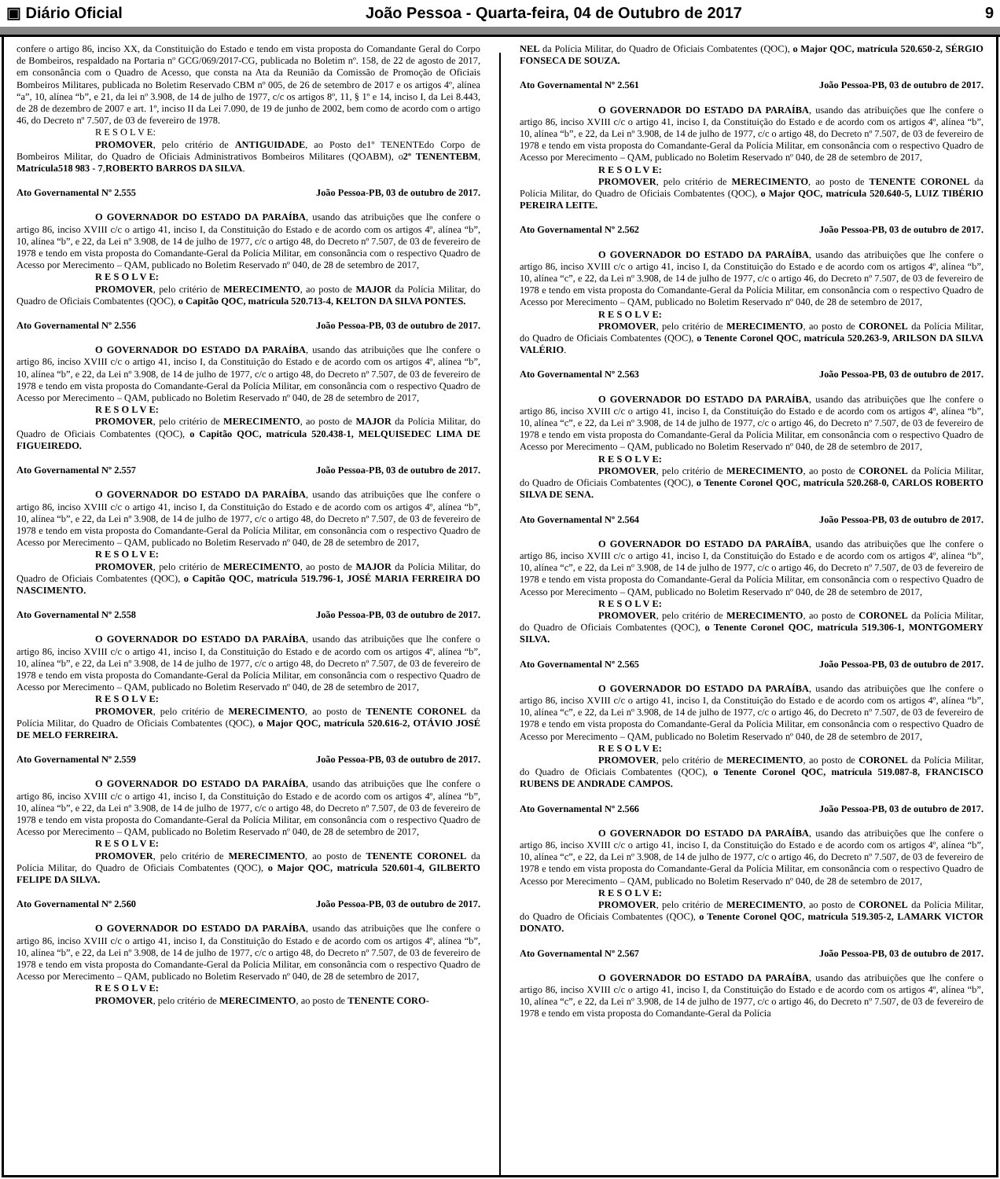▣ Diário Oficial João Pessoa - Quarta-feira, 04 de Outubro de 2017 9
confere o artigo 86, inciso XX, da Constituição do Estado e tendo em vista proposta do Comandante Geral do Corpo de Bombeiros, respaldado na Portaria nº GCG/069/2017-CG, publicada no Boletim nº. 158, de 22 de agosto de 2017, em consonância com o Quadro de Acesso, que consta na Ata da Reunião da Comissão de Promoção de Oficiais Bombeiros Militares, publicada no Boletim Reservado CBM nº 005, de 26 de setembro de 2017 e os artigos 4º, alínea “a”, 10, alínea “b”, e 21, da lei nº 3.908, de 14 de julho de 1977, c/c os artigos 8º, 11, § 1º e 14, inciso I, da Lei 8.443, de 28 de dezembro de 2007 e art. 1º, inciso II da Lei 7.090, de 19 de junho de 2002, bem como de acordo com o artigo 46, do Decreto nº 7.507, de 03 de fevereiro de 1978.
R E S O L V E:
PROMOVER, pelo critério de ANTIGUIDADE, ao Posto de1º TENENTEdo Corpo de Bombeiros Militar, do Quadro de Oficiais Administrativos Bombeiros Militares (QOABM), o2º TENENTEBM, Matrícula518 983 - 7,ROBERTO BARROS DA SILVA.
Ato Governamental Nº 2.555 João Pessoa-PB, 03 de outubro de 2017.
O GOVERNADOR DO ESTADO DA PARAÍBA, usando das atribuições que lhe confere o artigo 86, inciso XVIII c/c o artigo 41, inciso I, da Constituição do Estado e de acordo com os artigos 4º, alínea “b”, 10, alínea “b”, e 22, da Lei nº 3.908, de 14 de julho de 1977, c/c o artigo 48, do Decreto nº 7.507, de 03 de fevereiro de 1978 e tendo em vista proposta do Comandante-Geral da Polícia Militar, em consonância com o respectivo Quadro de Acesso por Merecimento – QAM, publicado no Boletim Reservado nº 040, de 28 de setembro de 2017,
R E S O L V E:
PROMOVER, pelo critério de MERECIMENTO, ao posto de MAJOR da Polícia Militar, do Quadro de Oficiais Combatentes (QOC), o Capitão QOC, matrícula 520.713-4, KELTON DA SILVA PONTES.
Ato Governamental Nº 2.556 João Pessoa-PB, 03 de outubro de 2017.
O GOVERNADOR DO ESTADO DA PARAÍBA, usando das atribuições que lhe confere o artigo 86, inciso XVIII c/c o artigo 41, inciso I, da Constituição do Estado e de acordo com os artigos 4º, alínea “b”, 10, alínea “b”, e 22, da Lei nº 3.908, de 14 de julho de 1977, c/c o artigo 48, do Decreto nº 7.507, de 03 de fevereiro de 1978 e tendo em vista proposta do Comandante-Geral da Polícia Militar, em consonância com o respectivo Quadro de Acesso por Merecimento – QAM, publicado no Boletim Reservado nº 040, de 28 de setembro de 2017,
R E S O L V E:
PROMOVER, pelo critério de MERECIMENTO, ao posto de MAJOR da Polícia Militar, do Quadro de Oficiais Combatentes (QOC), o Capitão QOC, matrícula 520.438-1, MELQUISEDEC LIMA DE FIGUEIREDO.
Ato Governamental Nº 2.557 João Pessoa-PB, 03 de outubro de 2017.
O GOVERNADOR DO ESTADO DA PARAÍBA, usando das atribuições que lhe confere o artigo 86, inciso XVIII c/c o artigo 41, inciso I, da Constituição do Estado e de acordo com os artigos 4º, alínea “b”, 10, alínea “b”, e 22, da Lei nº 3.908, de 14 de julho de 1977, c/c o artigo 48, do Decreto nº 7.507, de 03 de fevereiro de 1978 e tendo em vista proposta do Comandante-Geral da Polícia Militar, em consonância com o respectivo Quadro de Acesso por Merecimento – QAM, publicado no Boletim Reservado nº 040, de 28 de setembro de 2017,
R E S O L V E:
PROMOVER, pelo critério de MERECIMENTO, ao posto de MAJOR da Polícia Militar, do Quadro de Oficiais Combatentes (QOC), o Capitão QOC, matrícula 519.796-1, JOSÉ MARIA FERREIRA DO NASCIMENTO.
Ato Governamental Nº 2.558 João Pessoa-PB, 03 de outubro de 2017.
O GOVERNADOR DO ESTADO DA PARAÍBA, usando das atribuições que lhe confere o artigo 86, inciso XVIII c/c o artigo 41, inciso I, da Constituição do Estado e de acordo com os artigos 4º, alínea “b”, 10, alínea “b”, e 22, da Lei nº 3.908, de 14 de julho de 1977, c/c o artigo 48, do Decreto nº 7.507, de 03 de fevereiro de 1978 e tendo em vista proposta do Comandante-Geral da Polícia Militar, em consonância com o respectivo Quadro de Acesso por Merecimento – QAM, publicado no Boletim Reservado nº 040, de 28 de setembro de 2017,
R E S O L V E:
PROMOVER, pelo critério de MERECIMENTO, ao posto de TENENTE CORONEL da Polícia Militar, do Quadro de Oficiais Combatentes (QOC), o Major QOC, matrícula 520.616-2, OTÁVIO JOSÉ DE MELO FERREIRA.
Ato Governamental Nº 2.559 João Pessoa-PB, 03 de outubro de 2017.
O GOVERNADOR DO ESTADO DA PARAÍBA, usando das atribuições que lhe confere o artigo 86, inciso XVIII c/c o artigo 41, inciso I, da Constituição do Estado e de acordo com os artigos 4º, alínea “b”, 10, alínea “b”, e 22, da Lei nº 3.908, de 14 de julho de 1977, c/c o artigo 48, do Decreto nº 7.507, de 03 de fevereiro de 1978 e tendo em vista proposta do Comandante-Geral da Polícia Militar, em consonância com o respectivo Quadro de Acesso por Merecimento – QAM, publicado no Boletim Reservado nº 040, de 28 de setembro de 2017,
R E S O L V E:
PROMOVER, pelo critério de MERECIMENTO, ao posto de TENENTE CORONEL da Polícia Militar, do Quadro de Oficiais Combatentes (QOC), o Major QOC, matrícula 520.601-4, GILBERTO FELIPE DA SILVA.
Ato Governamental Nº 2.560 João Pessoa-PB, 03 de outubro de 2017.
O GOVERNADOR DO ESTADO DA PARAÍBA, usando das atribuições que lhe confere o artigo 86, inciso XVIII c/c o artigo 41, inciso I, da Constituição do Estado e de acordo com os artigos 4º, alínea “b”, 10, alínea “b”, e 22, da Lei nº 3.908, de 14 de julho de 1977, c/c o artigo 48, do Decreto nº 7.507, de 03 de fevereiro de 1978 e tendo em vista proposta do Comandante-Geral da Polícia Militar, em consonância com o respectivo Quadro de Acesso por Merecimento – QAM, publicado no Boletim Reservado nº 040, de 28 de setembro de 2017,
R E S O L V E:
PROMOVER, pelo critério de MERECIMENTO, ao posto de TENENTE CORO-
NEL da Polícia Militar, do Quadro de Oficiais Combatentes (QOC), o Major QOC, matrícula 520.650-2, SÉRGIO FONSECA DE SOUZA.
Ato Governamental Nº 2.561 João Pessoa-PB, 03 de outubro de 2017.
O GOVERNADOR DO ESTADO DA PARAÍBA, usando das atribuições que lhe confere o artigo 86, inciso XVIII c/c o artigo 41, inciso I, da Constituição do Estado e de acordo com os artigos 4º, alínea “b”, 10, alínea “b”, e 22, da Lei nº 3.908, de 14 de julho de 1977, c/c o artigo 48, do Decreto nº 7.507, de 03 de fevereiro de 1978 e tendo em vista proposta do Comandante-Geral da Polícia Militar, em consonância com o respectivo Quadro de Acesso por Merecimento – QAM, publicado no Boletim Reservado nº 040, de 28 de setembro de 2017,
R E S O L V E:
PROMOVER, pelo critério de MERECIMENTO, ao posto de TENENTE CORONEL da Polícia Militar, do Quadro de Oficiais Combatentes (QOC), o Major QOC, matrícula 520.640-5, LUIZ TIBÉRIO PEREIRA LEITE.
Ato Governamental Nº 2.562 João Pessoa-PB, 03 de outubro de 2017.
O GOVERNADOR DO ESTADO DA PARAÍBA, usando das atribuições que lhe confere o artigo 86, inciso XVIII c/c o artigo 41, inciso I, da Constituição do Estado e de acordo com os artigos 4º, alínea “b”, 10, alínea “c”, e 22, da Lei nº 3.908, de 14 de julho de 1977, c/c o artigo 46, do Decreto nº 7.507, de 03 de fevereiro de 1978 e tendo em vista proposta do Comandante-Geral da Polícia Militar, em consonância com o respectivo Quadro de Acesso por Merecimento – QAM, publicado no Boletim Reservado nº 040, de 28 de setembro de 2017,
R E S O L V E:
PROMOVER, pelo critério de MERECIMENTO, ao posto de CORONEL da Polícia Militar, do Quadro de Oficiais Combatentes (QOC), o Tenente Coronel QOC, matrícula 520.263-9, ARILSON DA SILVA VALÉRIO.
Ato Governamental Nº 2.563 João Pessoa-PB, 03 de outubro de 2017.
O GOVERNADOR DO ESTADO DA PARAÍBA, usando das atribuições que lhe confere o artigo 86, inciso XVIII c/c o artigo 41, inciso I, da Constituição do Estado e de acordo com os artigos 4º, alínea “b”, 10, alínea “c”, e 22, da Lei nº 3.908, de 14 de julho de 1977, c/c o artigo 46, do Decreto nº 7.507, de 03 de fevereiro de 1978 e tendo em vista proposta do Comandante-Geral da Polícia Militar, em consonância com o respectivo Quadro de Acesso por Merecimento – QAM, publicado no Boletim Reservado nº 040, de 28 de setembro de 2017,
R E S O L V E:
PROMOVER, pelo critério de MERECIMENTO, ao posto de CORONEL da Polícia Militar, do Quadro de Oficiais Combatentes (QOC), o Tenente Coronel QOC, matrícula 520.268-0, CARLOS ROBERTO SILVA DE SENA.
Ato Governamental Nº 2.564 João Pessoa-PB, 03 de outubro de 2017.
O GOVERNADOR DO ESTADO DA PARAÍBA, usando das atribuições que lhe confere o artigo 86, inciso XVIII c/c o artigo 41, inciso I, da Constituição do Estado e de acordo com os artigos 4º, alínea “b”, 10, alínea “c”, e 22, da Lei nº 3.908, de 14 de julho de 1977, c/c o artigo 46, do Decreto nº 7.507, de 03 de fevereiro de 1978 e tendo em vista proposta do Comandante-Geral da Polícia Militar, em consonância com o respectivo Quadro de Acesso por Merecimento – QAM, publicado no Boletim Reservado nº 040, de 28 de setembro de 2017,
R E S O L V E:
PROMOVER, pelo critério de MERECIMENTO, ao posto de CORONEL da Polícia Militar, do Quadro de Oficiais Combatentes (QOC), o Tenente Coronel QOC, matrícula 519.306-1, MONTGOMERY SILVA.
Ato Governamental Nº 2.565 João Pessoa-PB, 03 de outubro de 2017.
O GOVERNADOR DO ESTADO DA PARAÍBA, usando das atribuições que lhe confere o artigo 86, inciso XVIII c/c o artigo 41, inciso I, da Constituição do Estado e de acordo com os artigos 4º, alínea “b”, 10, alínea “c”, e 22, da Lei nº 3.908, de 14 de julho de 1977, c/c o artigo 46, do Decreto nº 7.507, de 03 de fevereiro de 1978 e tendo em vista proposta do Comandante-Geral da Polícia Militar, em consonância com o respectivo Quadro de Acesso por Merecimento – QAM, publicado no Boletim Reservado nº 040, de 28 de setembro de 2017,
R E S O L V E:
PROMOVER, pelo critério de MERECIMENTO, ao posto de CORONEL da Polícia Militar, do Quadro de Oficiais Combatentes (QOC), o Tenente Coronel QOC, matrícula 519.087-8, FRANCISCO RUBENS DE ANDRADE CAMPOS.
Ato Governamental Nº 2.566 João Pessoa-PB, 03 de outubro de 2017.
O GOVERNADOR DO ESTADO DA PARAÍBA, usando das atribuições que lhe confere o artigo 86, inciso XVIII c/c o artigo 41, inciso I, da Constituição do Estado e de acordo com os artigos 4º, alínea “b”, 10, alínea “c”, e 22, da Lei nº 3.908, de 14 de julho de 1977, c/c o artigo 46, do Decreto nº 7.507, de 03 de fevereiro de 1978 e tendo em vista proposta do Comandante-Geral da Polícia Militar, em consonância com o respectivo Quadro de Acesso por Merecimento – QAM, publicado no Boletim Reservado nº 040, de 28 de setembro de 2017,
R E S O L V E:
PROMOVER, pelo critério de MERECIMENTO, ao posto de CORONEL da Polícia Militar, do Quadro de Oficiais Combatentes (QOC), o Tenente Coronel QOC, matrícula 519.305-2, LAMARK VICTOR DONATO.
Ato Governamental Nº 2.567 João Pessoa-PB, 03 de outubro de 2017.
O GOVERNADOR DO ESTADO DA PARAÍBA, usando das atribuições que lhe confere o artigo 86, inciso XVIII c/c o artigo 41, inciso I, da Constituição do Estado e de acordo com os artigos 4º, alínea “b”, 10, alínea “c”, e 22, da Lei nº 3.908, de 14 de julho de 1977, c/c o artigo 46, do Decreto nº 7.507, de 03 de fevereiro de 1978 e tendo em vista proposta do Comandante-Geral da Polícia